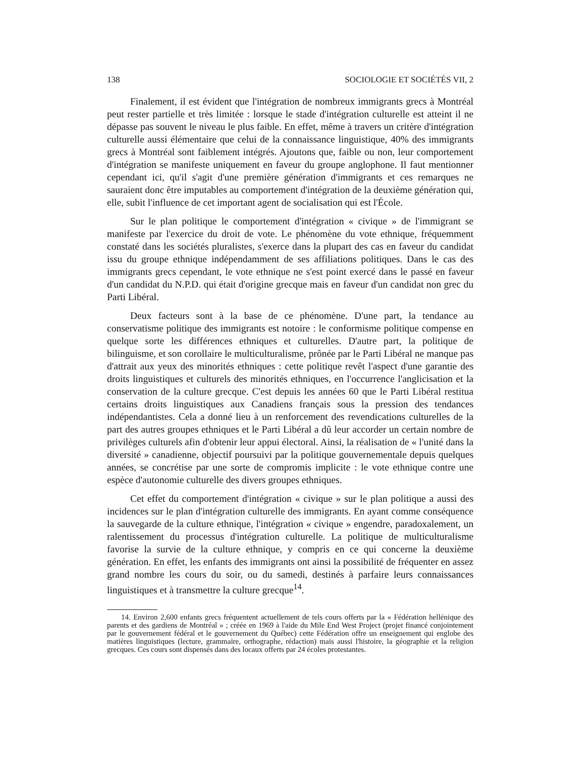138 SOCIOLOGIE ET SOCIÉTÉS VII, 2
Finalement, il est évident que l'intégration de nombreux immigrants grecs à Montréal peut rester partielle et très limitée : lorsque le stade d'intégration culturelle est atteint il ne dépasse pas souvent le niveau le plus faible. En effet, même à travers un critère d'intégration culturelle aussi élémentaire que celui de la connaissance linguistique, 40% des immigrants grecs à Montréal sont faiblement intégrés. Ajoutons que, faible ou non, leur comportement d'intégration se manifeste uniquement en faveur du groupe anglophone. Il faut mentionner cependant ici, qu'il s'agit d'une première génération d'immigrants et ces remarques ne sauraient donc être imputables au comportement d'intégration de la deuxième génération qui, elle, subit l'influence de cet important agent de socialisation qui est l'École.
Sur le plan politique le comportement d'intégration « civique » de l'immigrant se manifeste par l'exercice du droit de vote. Le phénomène du vote ethnique, fréquemment constaté dans les sociétés pluralistes, s'exerce dans la plupart des cas en faveur du candidat issu du groupe ethnique indépendamment de ses affiliations politiques. Dans le cas des immigrants grecs cependant, le vote ethnique ne s'est point exercé dans le passé en faveur d'un candidat du N.P.D. qui était d'origine grecque mais en faveur d'un candidat non grec du Parti Libéral.
Deux facteurs sont à la base de ce phénomène. D'une part, la tendance au conservatisme politique des immigrants est notoire : le conformisme politique compense en quelque sorte les différences ethniques et culturelles. D'autre part, la politique de bilinguisme, et son corollaire le multiculturalisme, prônée par le Parti Libéral ne manque pas d'attrait aux yeux des minorités ethniques : cette politique revêt l'aspect d'une garantie des droits linguistiques et culturels des minorités ethniques, en l'occurrence l'anglicisation et la conservation de la culture grecque. C'est depuis les années 60 que le Parti Libéral restitua certains droits linguistiques aux Canadiens français sous la pression des tendances indépendantistes. Cela a donné lieu à un renforcement des revendications culturelles de la part des autres groupes ethniques et le Parti Libéral a dû leur accorder un certain nombre de privilèges culturels afin d'obtenir leur appui électoral. Ainsi, la réalisation de « l'unité dans la diversité » canadienne, objectif poursuivi par la politique gouvernementale depuis quelques années, se concrétise par une sorte de compromis implicite : le vote ethnique contre une espèce d'autonomie culturelle des divers groupes ethniques.
Cet effet du comportement d'intégration « civique » sur le plan politique a aussi des incidences sur le plan d'intégration culturelle des immigrants. En ayant comme conséquence la sauvegarde de la culture ethnique, l'intégration « civique » engendre, paradoxalement, un ralentissement du processus d'intégration culturelle. La politique de multiculturalisme favorise la survie de la culture ethnique, y compris en ce qui concerne la deuxième génération. En effet, les enfants des immigrants ont ainsi la possibilité de fréquenter en assez grand nombre les cours du soir, ou du samedi, destinés à parfaire leurs connaissances linguistiques et à transmettre la culture grecque<sup>14</sup>.
14. Environ 2,600 enfants grecs fréquentent actuellement de tels cours offerts par la « Fédération hellénique des parents et des gardiens de Montréal » ; créée en 1969 à l'aide du Mile End West Project (projet financé conjointement par le gouvernement fédéral et le gouvernement du Québec) cette Fédération offre un enseignement qui englobe des matières linguistiques (lecture, grammaire, orthographe, rédaction) mais aussi l'histoire, la géographie et la religion grecques. Ces cours sont dispensés dans des locaux offerts par 24 écoles protestantes.